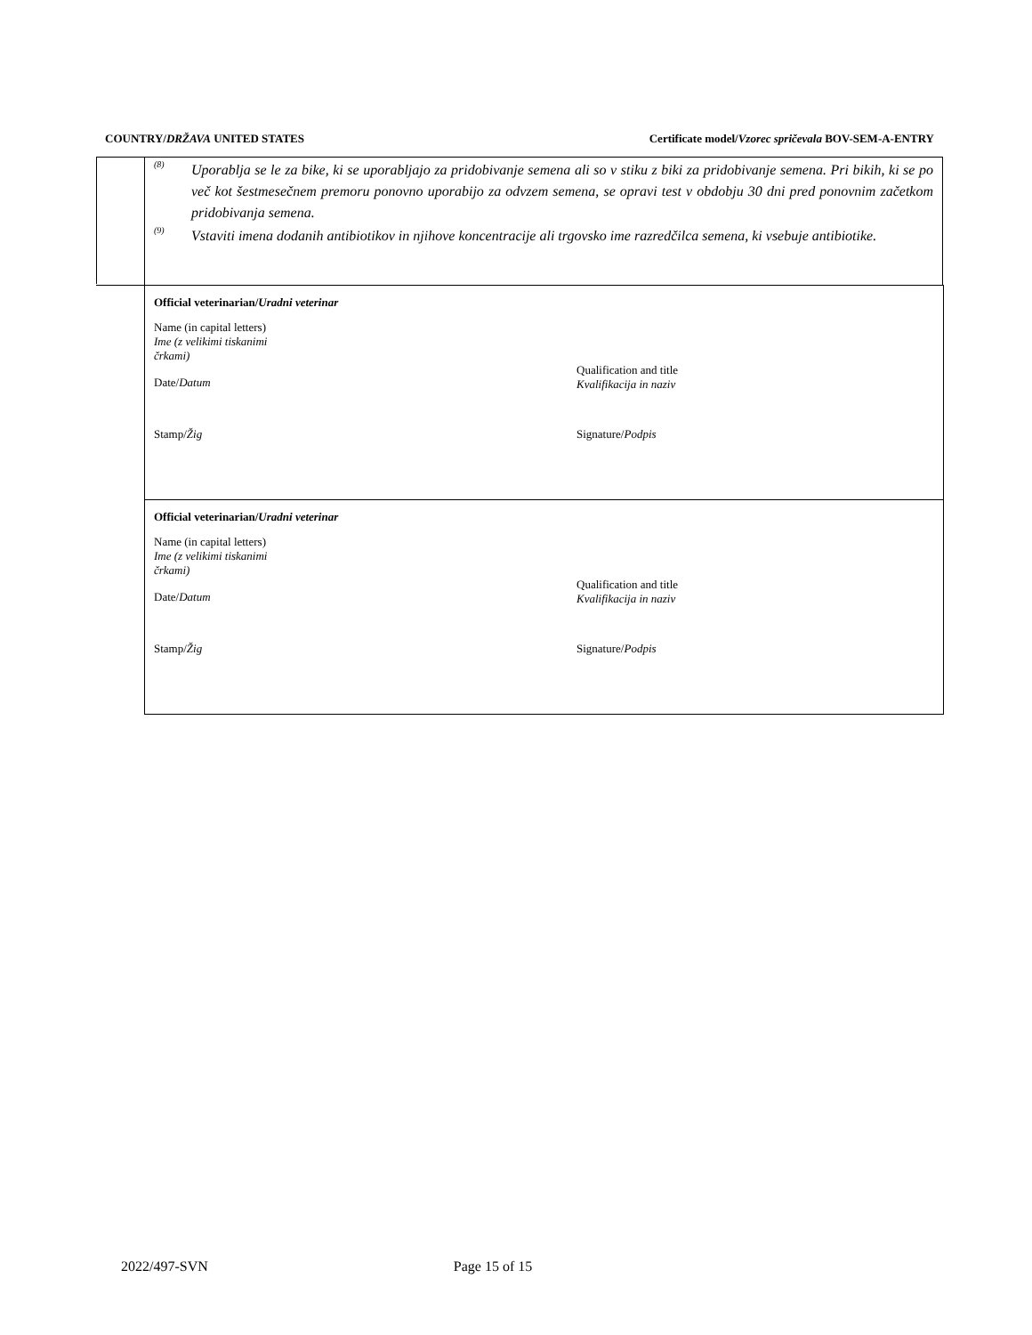COUNTRY/DRŽAVA UNITED STATES Certificate model/Vzorec spričevala BOV-SEM-A-ENTRY
<sup>(8)</sup> Uporablja se le za bike, ki se uporabljajo za pridobivanje semena ali so v stiku z biki za pridobivanje semena. Pri bikih, ki se po več kot šestmesečnem premoru ponovno uporabijo za odvzem semena, se opravi test v obdobju 30 dni pred ponovnim začetkom pridobivanja semena.
<sup>(9)</sup> Vstaviti imena dodanih antibiotikov in njihove koncentracije ali trgovsko ime razredčilca semena, ki vsebuje antibiotike.
Official veterinarian/Uradni veterinar
Name (in capital letters)
Ime (z velikimi tiskanimi
črkami)
Date/Datum
Qualification and title
Kvalifikacija in naziv
Stamp/Žig Signature/Podpis
Official veterinarian/Uradni veterinar
Name (in capital letters)
Ime (z velikimi tiskanimi
črkami)
Date/Datum
Qualification and title
Kvalifikacija in naziv
Stamp/Žig Signature/Podpis
2022/497-SVN Page 15 of 15